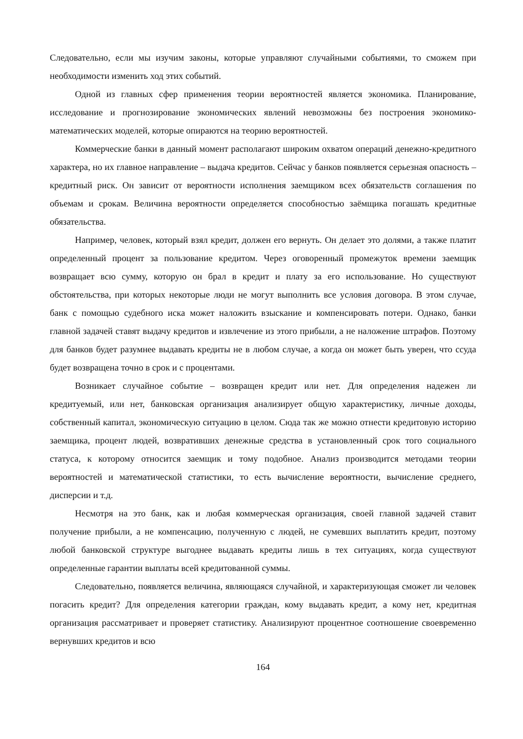Следовательно, если мы изучим законы, которые управляют случайными событиями, то сможем при необходимости изменить ход этих событий.
Одной из главных сфер применения теории вероятностей является экономика. Планирование, исследование и прогнозирование экономических явлений невозможны без построения экономико-математических моделей, которые опираются на теорию вероятностей.
Коммерческие банки в данный момент располагают широким охватом операций денежно-кредитного характера, но их главное направление – выдача кредитов. Сейчас у банков появляется серьезная опасность – кредитный риск. Он зависит от вероятности исполнения заемщиком всех обязательств соглашения по объемам и срокам. Величина вероятности определяется способностью заёмщика погашать кредитные обязательства.
Например, человек, который взял кредит, должен его вернуть. Он делает это долями, а также платит определенный процент за пользование кредитом. Через оговоренный промежуток времени заемщик возвращает всю сумму, которую он брал в кредит и плату за его использование. Но существуют обстоятельства, при которых некоторые люди не могут выполнить все условия договора. В этом случае, банк с помощью судебного иска может наложить взыскание и компенсировать потери. Однако, банки главной задачей ставят выдачу кредитов и извлечение из этого прибыли, а не наложение штрафов. Поэтому для банков будет разумнее выдавать кредиты не в любом случае, а когда он может быть уверен, что ссуда будет возвращена точно в срок и с процентами.
Возникает случайное событие – возвращен кредит или нет. Для определения надежен ли кредитуемый, или нет, банковская организация анализирует общую характеристику, личные доходы, собственный капитал, экономическую ситуацию в целом. Сюда так же можно отнести кредитовую историю заемщика, процент людей, возвративших денежные средства в установленный срок того социального статуса, к которому относится заемщик и тому подобное. Анализ производится методами теории вероятностей и математической статистики, то есть вычисление вероятности, вычисление среднего, дисперсии и т.д.
Несмотря на это банк, как и любая коммерческая организация, своей главной задачей ставит получение прибыли, а не компенсацию, полученную с людей, не сумевших выплатить кредит, поэтому любой банковской структуре выгоднее выдавать кредиты лишь в тех ситуациях, когда существуют определенные гарантии выплаты всей кредитованной суммы.
Следовательно, появляется величина, являющаяся случайной, и характеризующая сможет ли человек погасить кредит? Для определения категории граждан, кому выдавать кредит, а кому нет, кредитная организация рассматривает и проверяет статистику. Анализируют процентное соотношение своевременно вернувших кредитов и всю
164